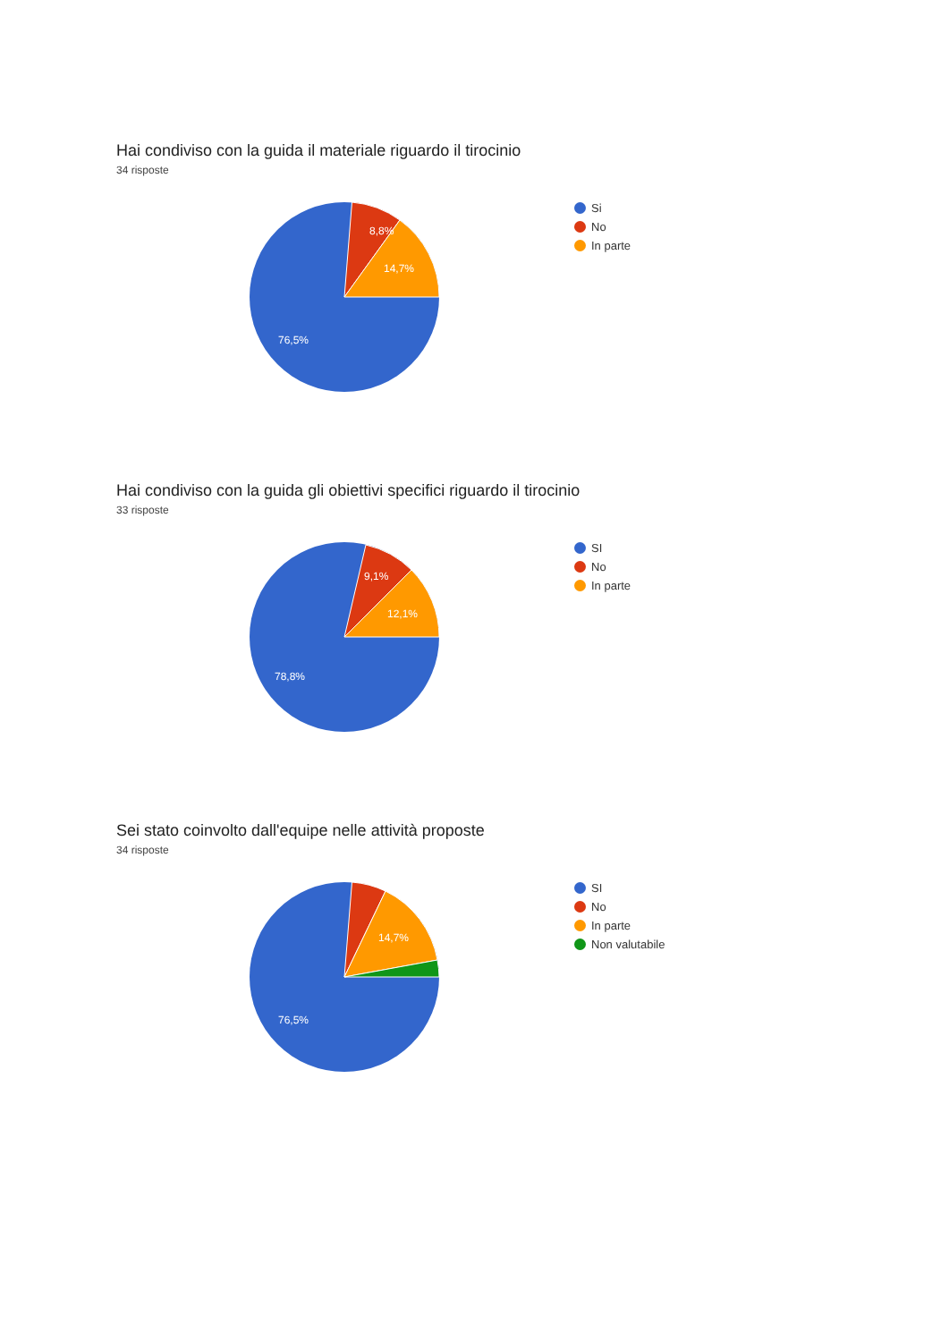Hai condiviso con la guida il materiale riguardo il tirocinio
34 risposte
8,8%
14,7%
76,5%
Si
No
In parte
Hai condiviso con la guida gli obiettivi specifici riguardo il tirocinio
33 risposte
9,1%
12,1%
78,8%
SI
No
In parte
Sei stato coinvolto dall'equipe nelle attività proposte
34 risposte
14,7%
76,5%
SI
No
In parte
Non valutabile